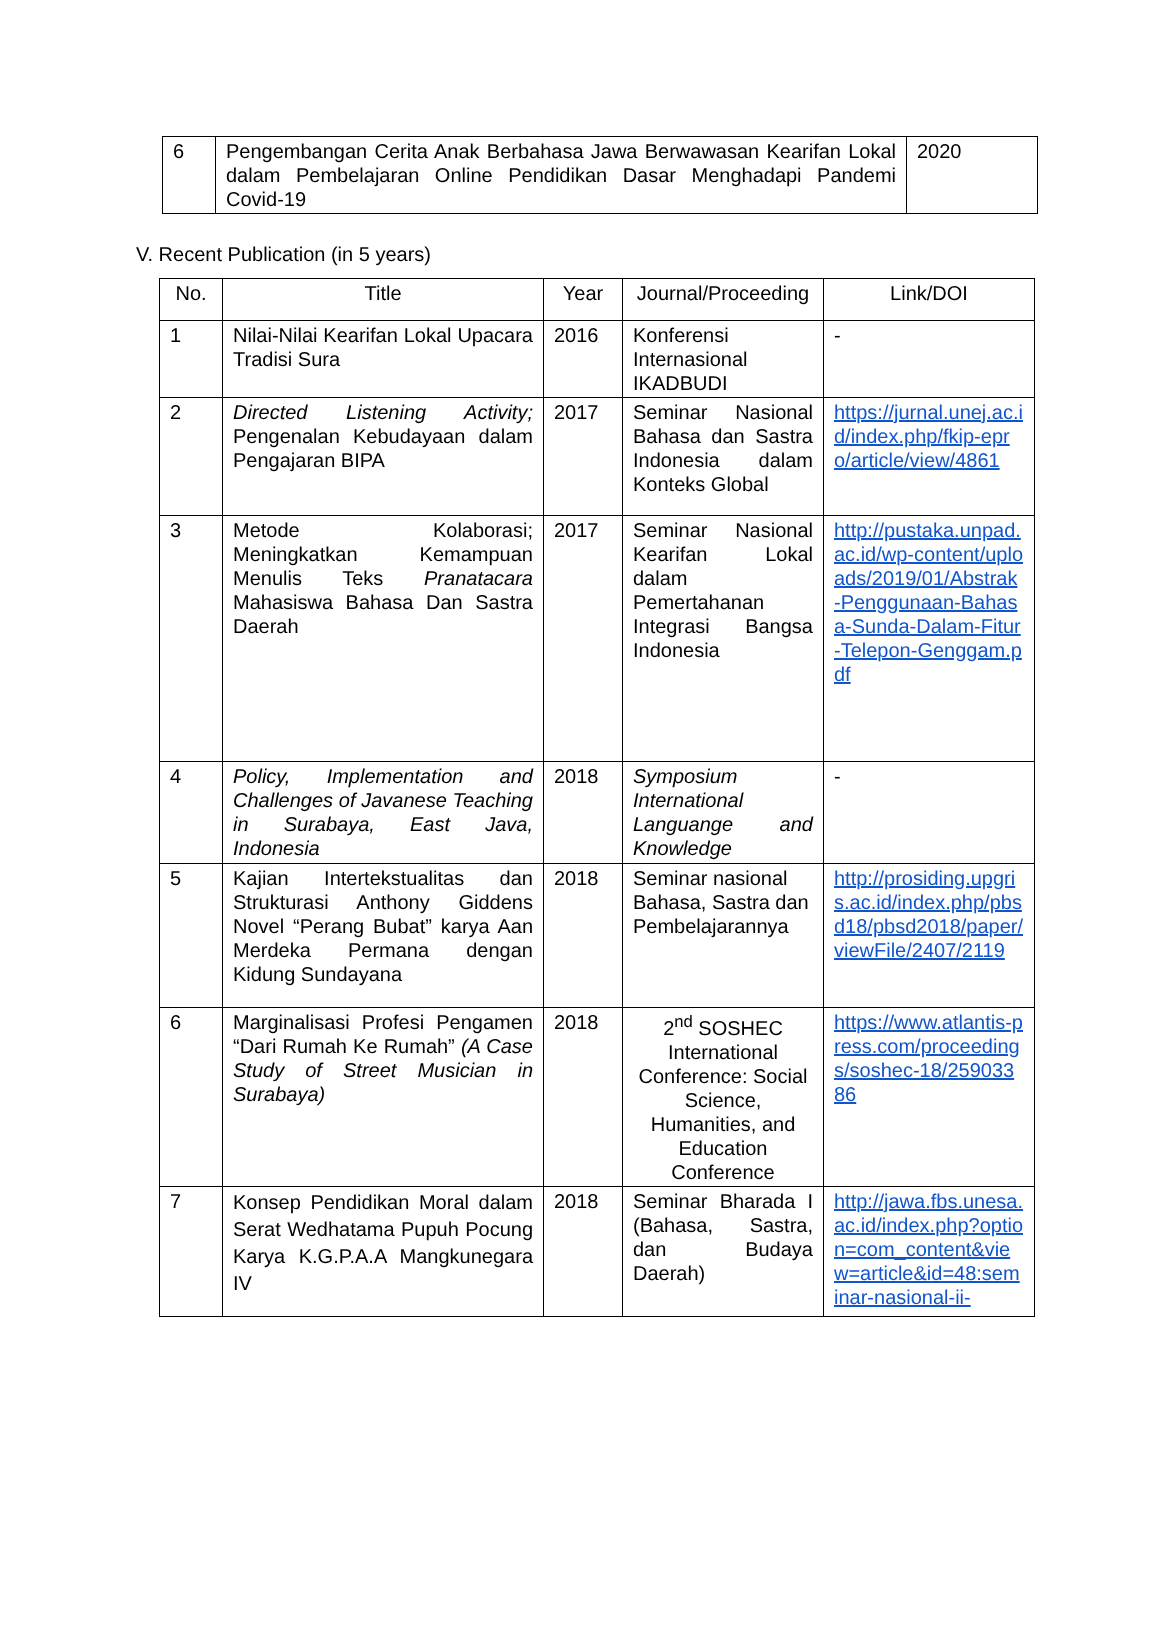| 6 | Pengembangan Cerita Anak Berbahasa Jawa Berwawasan Kearifan Lokal dalam Pembelajaran Online Pendidikan Dasar Menghadapi Pandemi Covid-19 | 2020 |
V. Recent Publication (in 5 years)
| No. | Title | Year | Journal/Proceeding | Link/DOI |
| --- | --- | --- | --- | --- |
| 1 | Nilai-Nilai Kearifan Lokal Upacara Tradisi Sura | 2016 | Konferensi Internasional IKADBUDI | - |
| 2 | Directed Listening Activity; Pengenalan Kebudayaan dalam Pengajaran BIPA | 2017 | Seminar Nasional Bahasa dan Sastra Indonesia dalam Konteks Global | https://jurnal.unej.ac.id/index.php/fkip-epro/article/view/4861 |
| 3 | Metode Kolaborasi; Meningkatkan Kemampuan Menulis Teks Pranatacara Mahasiswa Bahasa Dan Sastra Daerah | 2017 | Seminar Nasional Kearifan Lokal dalam Pemertahanan Integrasi Bangsa Indonesia | http://pustaka.unpad.ac.id/wp-content/uploads/2019/01/Abstrak-Penggunaan-Bahasa-Sunda-Dalam-Fitur-Telepon-Genggam.pdf |
| 4 | Policy, Implementation and Challenges of Javanese Teaching in Surabaya, East Java, Indonesia | 2018 | Symposium International Languange and Knowledge | - |
| 5 | Kajian Intertekstualitas dan Strukturasi Anthony Giddens Novel “Perang Bubat” karya Aan Merdeka Permana dengan Kidung Sundayana | 2018 | Seminar nasional Bahasa, Sastra dan Pembelajarannya | http://prosiding.upgris.ac.id/index.php/pbsd18/pbsd2018/paper/viewFile/2407/2119 |
| 6 | Marginalisasi Profesi Pengamen “Dari Rumah Ke Rumah” (A Case Study of Street Musician in Surabaya) | 2018 | 2<sup>nd</sup> SOSHEC International Conference: Social Science, Humanities, and Education Conference | https://www.atlantis-press.com/proceedings/soshec-18/25903386 |
| 7 | Konsep Pendidikan Moral dalam Serat Wedhatama Pupuh Pocung Karya K.G.P.A.A Mangkunegara IV | 2018 | Seminar Bharada I (Bahasa, Sastra, dan Budaya Daerah) | http://jawa.fbs.unesa.ac.id/index.php?option=com_content&view=article&id=48:seminar-nasional-ii- |